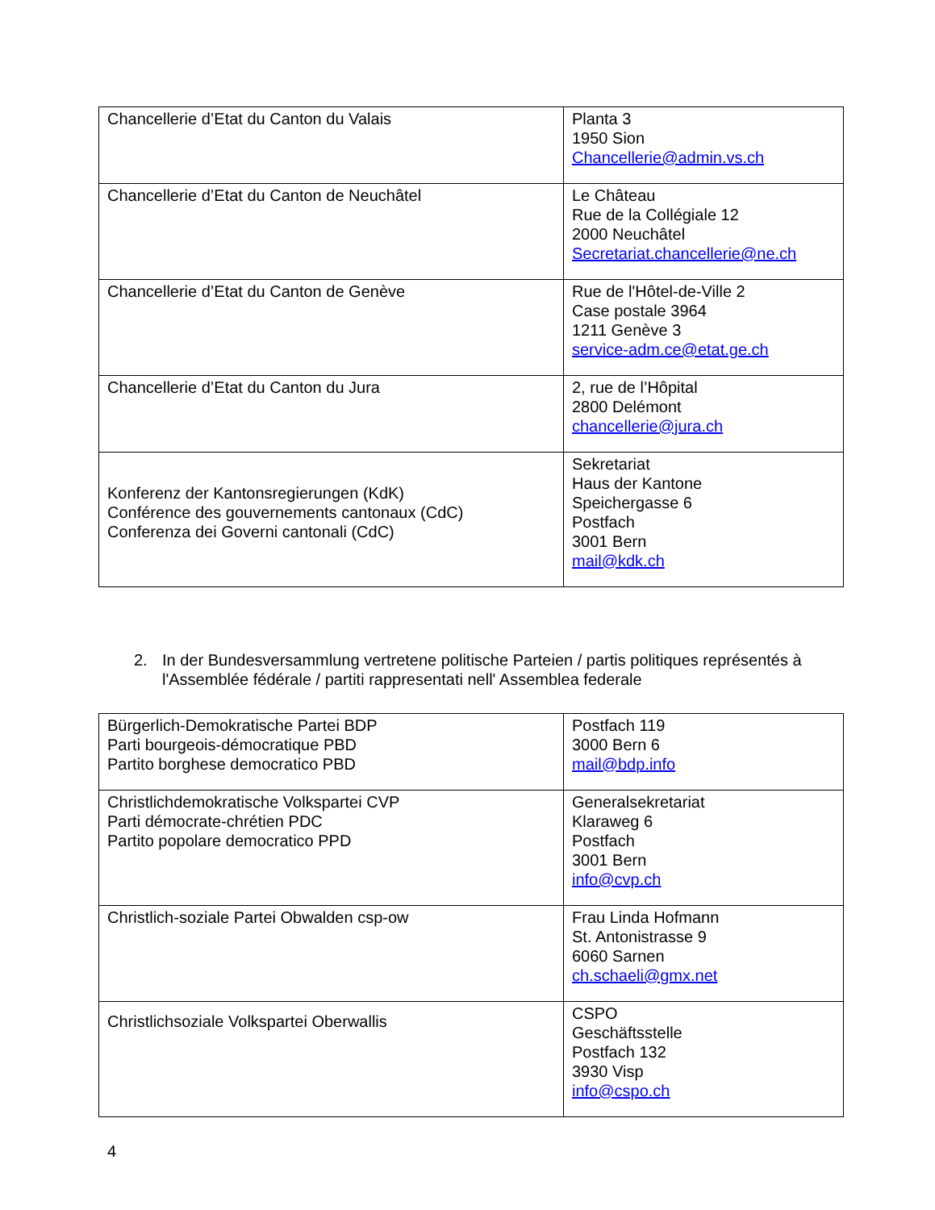| Chancellerie d’Etat du Canton du Valais | Planta 3 1950 Sion Chancellerie@admin.vs.ch |
| Chancellerie d’Etat du Canton de Neuchâtel | Le Château Rue de la Collégiale 12 2000 Neuchâtel Secretariat.chancellerie@ne.ch |
| Chancellerie d’Etat du Canton de Genève | Rue de l'Hôtel-de-Ville 2 Case postale 3964 1211 Genève 3 service-adm.ce@etat.ge.ch |
| Chancellerie d’Etat du Canton du Jura | 2, rue de l’Hôpital 2800 Delémont chancellerie@jura.ch |
| Konferenz der Kantonsregierungen (KdK) Conférence des gouvernements cantonaux (CdC) Conferenza dei Governi cantonali (CdC) | Sekretariat Haus der Kantone Speichergasse 6 Postfach 3001 Bern mail@kdk.ch |
2. In der Bundesversammlung vertretene politische Parteien / partis politiques représentés à l'Assemblée fédérale / partiti rappresentati nell' Assemblea federale
| Bürgerlich-Demokratische Partei BDP Parti bourgeois-démocratique PBD Partito borghese democratico PBD | Postfach 119 3000 Bern 6 mail@bdp.info |
| Christlichdemokratische Volkspartei CVP Parti démocrate-chrétien PDC Partito popolare democratico PPD | Generalsekretariat Klaraweg 6 Postfach 3001 Bern info@cvp.ch |
| Christlich-soziale Partei Obwalden csp-ow | Frau Linda Hofmann St. Antonistrasse 9 6060 Sarnen ch.schaeli@gmx.net |
| Christlichsoziale Volkspartei Oberwallis | CSPO Geschäftsstelle Postfach 132 3930 Visp info@cspo.ch |
4